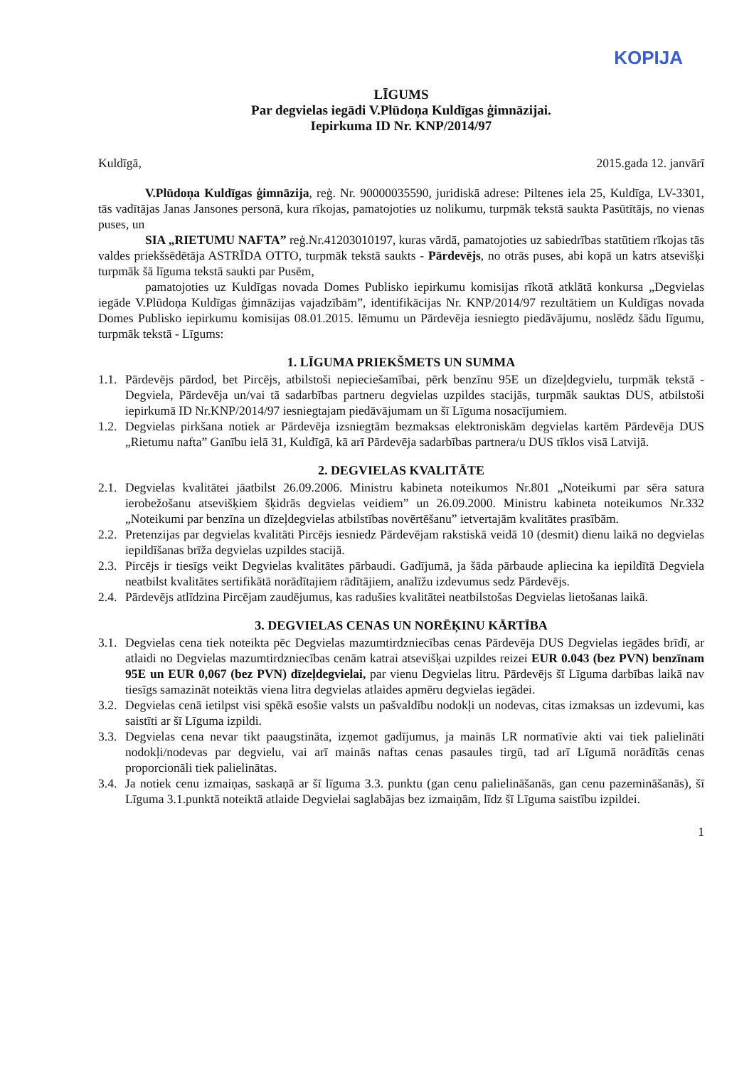KOPIJA
LĪGUMS
Par degvielas iegādi V.Plūdoņa Kuldīgas ģimnāzijai.
Iepirkuma ID Nr. KNP/2014/97
Kuldīgā, 2015.gada 12. janvārī
V.Plūdoņa Kuldīgas ģimnāzija, reģ. Nr. 90000035590, juridiskā adrese: Piltenes iela 25, Kuldīga, LV-3301, tās vadītājas Janas Jansones personā, kura rīkojas, pamatojoties uz nolikumu, turpmāk tekstā saukta Pasūtītājs, no vienas puses, un
SIA „RIETUMU NAFTA” reģ.Nr.41203010197, kuras vārdā, pamatojoties uz sabiedrības statūtiem rīkojas tās valdes priekšsēdētāja ASTRĪDA OTTO, turpmāk tekstā saukts - Pārdevējs, no otrās puses, abi kopā un katrs atsevišķi turpmāk šā līguma tekstā saukti par Pusēm,
pamatojoties uz Kuldīgas novada Domes Publisko iepirkumu komisijas rīkotā atklātā konkursa „Degvielas iegāde V.Plūdoņa Kuldīgas ģimnāzijas vajadzībām”, identifikācijas Nr. KNP/2014/97 rezultātiem un Kuldīgas novada Domes Publisko iepirkumu komisijas 08.01.2015. lēmumu un Pārdevēja iesniegto piedāvājumu, noslēdz šādu līgumu, turpmāk tekstā - Līgums:
1. LĪGUMA PRIEKŠMETS UN SUMMA
1.1.
Pārdevējs pārdod, bet Pircējs, atbilstoši nepieciešamībai, pērk benzīnu 95E un dīzeļdegvielu, turpmāk tekstā - Degviela, Pārdevēja un/vai tā sadarbības partneru degvielas uzpildes stacijās, turpmāk sauktas DUS, atbilstoši iepirkumā ID Nr.KNP/2014/97 iesniegtajam piedāvājumam un šī Līguma nosacījumiem.
1.2.
Degvielas pirkšana notiek ar Pārdevēja izsniegtām bezmaksas elektroniskām degvielas kartēm Pārdevēja DUS „Rietumu nafta” Ganību ielā 31, Kuldīgā, kā arī Pārdevēja sadarbības partnera/u DUS tīklos visā Latvijā.
2. DEGVIELAS KVALITĀTE
2.1.
Degvielas kvalitātei jāatbilst 26.09.2006. Ministru kabineta noteikumos Nr.801 „Noteikumi par sēra satura ierobežošanu atsevišķiem šķidrās degvielas veidiem” un 26.09.2000. Ministru kabineta noteikumos Nr.332 „Noteikumi par benzīna un dīzeļdegvielas atbilstības novērtēšanu” ietvertajām kvalitātes prasībām.
2.2.
Pretenzijas par degvielas kvalitāti Pircējs iesniedz Pārdevējam rakstiskā veidā 10 (desmit) dienu laikā no degvielas iepildīšanas brīža degvielas uzpildes stacijā.
2.3.
Pircējs ir tiesīgs veikt Degvielas kvalitātes pārbaudi. Gadījumā, ja šāda pārbaude apliecina ka iepildītā Degviela neatbilst kvalitātes sertifikātā norādītajiem rādītājiem, analīžu izdevumus sedz Pārdevējs.
2.4.
Pārdevējs atlīdzina Pircējam zaudējumus, kas radušies kvalitātei neatbilstošas Degvielas lietošanas laikā.
3. DEGVIELAS CENAS UN NORĒĶINU KĀRTĪBA
3.1.
Degvielas cena tiek noteikta pēc Degvielas mazumtirdzniecības cenas Pārdevēja DUS Degvielas iegādes brīdī, ar atlaidi no Degvielas mazumtirdzniecības cenām katrai atsevišķai uzpildes reizei EUR 0.043 (bez PVN) benzīnam 95E un EUR 0,067 (bez PVN) dīzeļdegvielai, par vienu Degvielas litru. Pārdevējs šī Līguma darbības laikā nav tiesīgs samazināt noteiktās viena litra degvielas atlaides apmēru degvielas iegādei.
3.2.
Degvielas cenā ietilpst visi spēkā esošie valsts un pašvaldību nodokļi un nodevas, citas izmaksas un izdevumi, kas saistīti ar šī Līguma izpildi.
3.3.
Degvielas cena nevar tikt paaugstināta, izņemot gadījumus, ja mainās LR normatīvie akti vai tiek palielināti nodokļi/nodevas par degvielu, vai arī mainās naftas cenas pasaules tirgū, tad arī Līgumā norādītās cenas proporcionāli tiek palielinātas.
3.4.
Ja notiek cenu izmaiņas, saskaņā ar šī līguma 3.3. punktu (gan cenu palielināšanās, gan cenu pazemināšanās), šī Līguma 3.1.punktā noteiktā atlaide Degvielai saglabājas bez izmaiņām, līdz šī Līguma saistību izpildei.
1